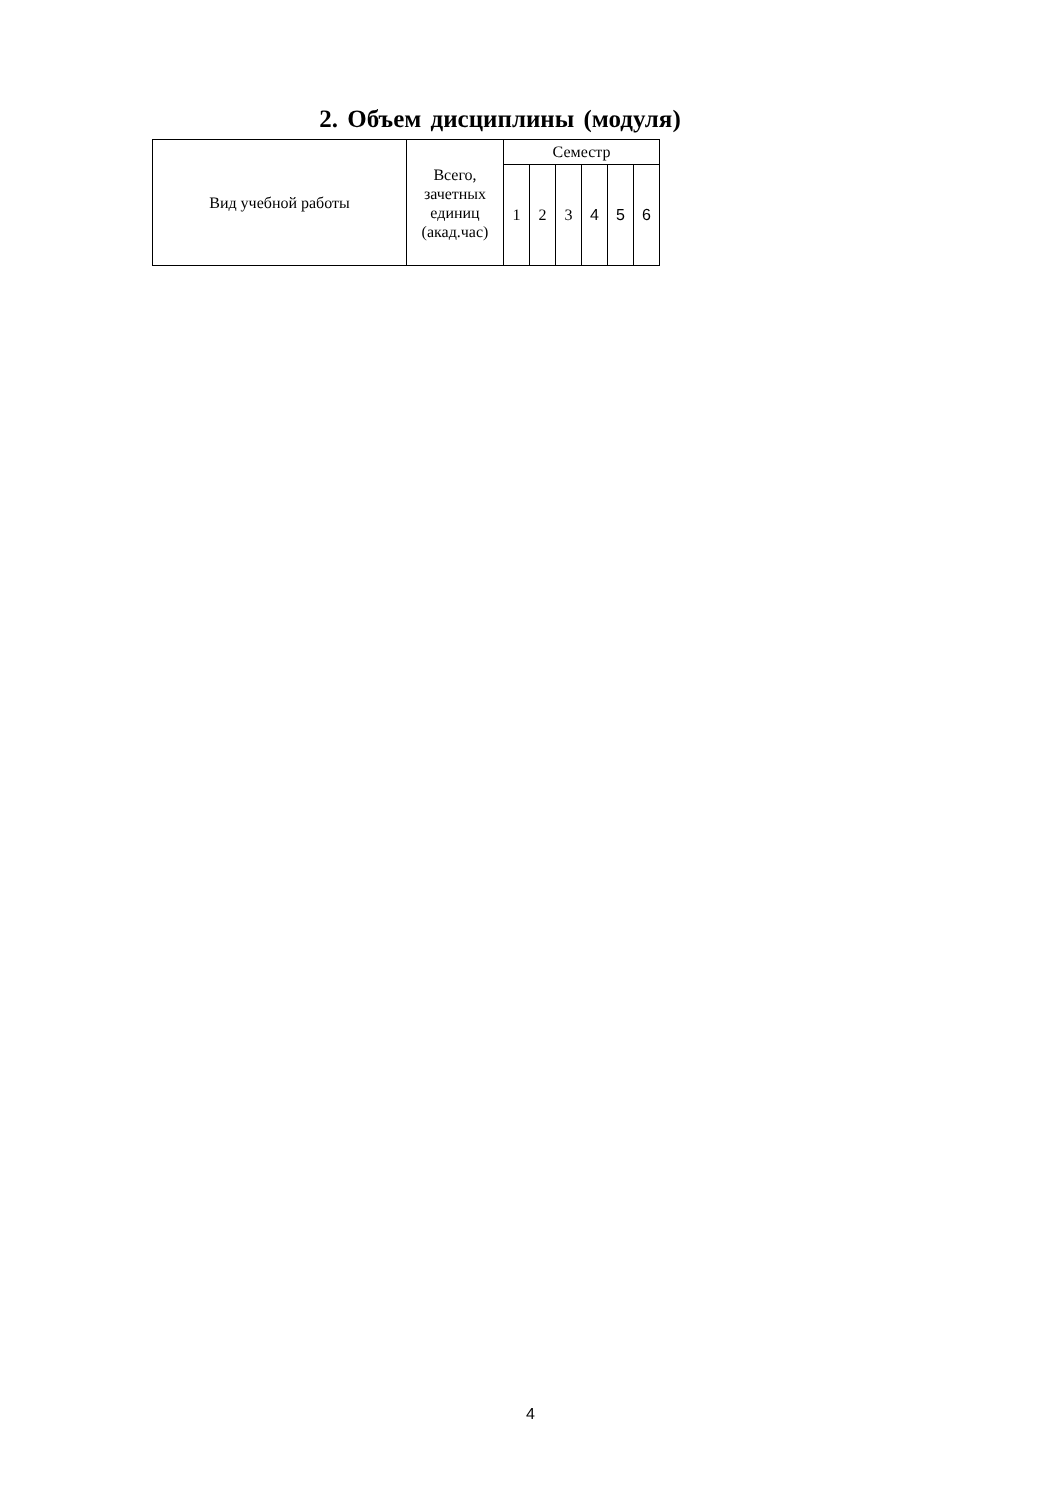2. Объем дисциплины (модуля)
| Вид учебной работы | Всего, зачетных единиц (акад.час) | Семестр | | | | | |
| --- | --- | --- | --- | --- | --- | --- | --- |
| | | 1 | 2 | 3 | 4 | 5 | 6 |
4